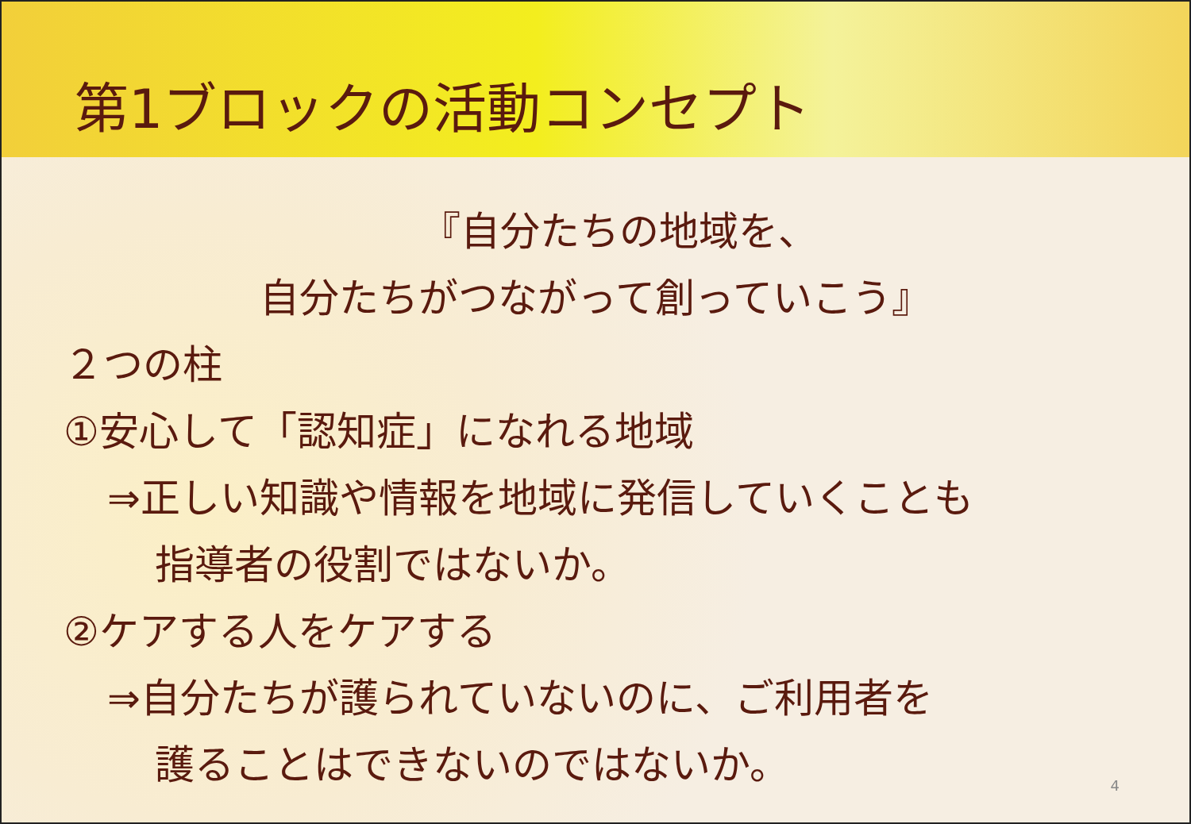第1ブロックの活動コンセプト
『自分たちの地域を、
自分たちがつながって創っていこう』
２つの柱
①安心して「認知症」になれる地域
⇒正しい知識や情報を地域に発信していくことも
指導者の役割ではないか。
②ケアする人をケアする
⇒自分たちが護られていないのに、ご利用者を
護ることはできないのではないか。
4